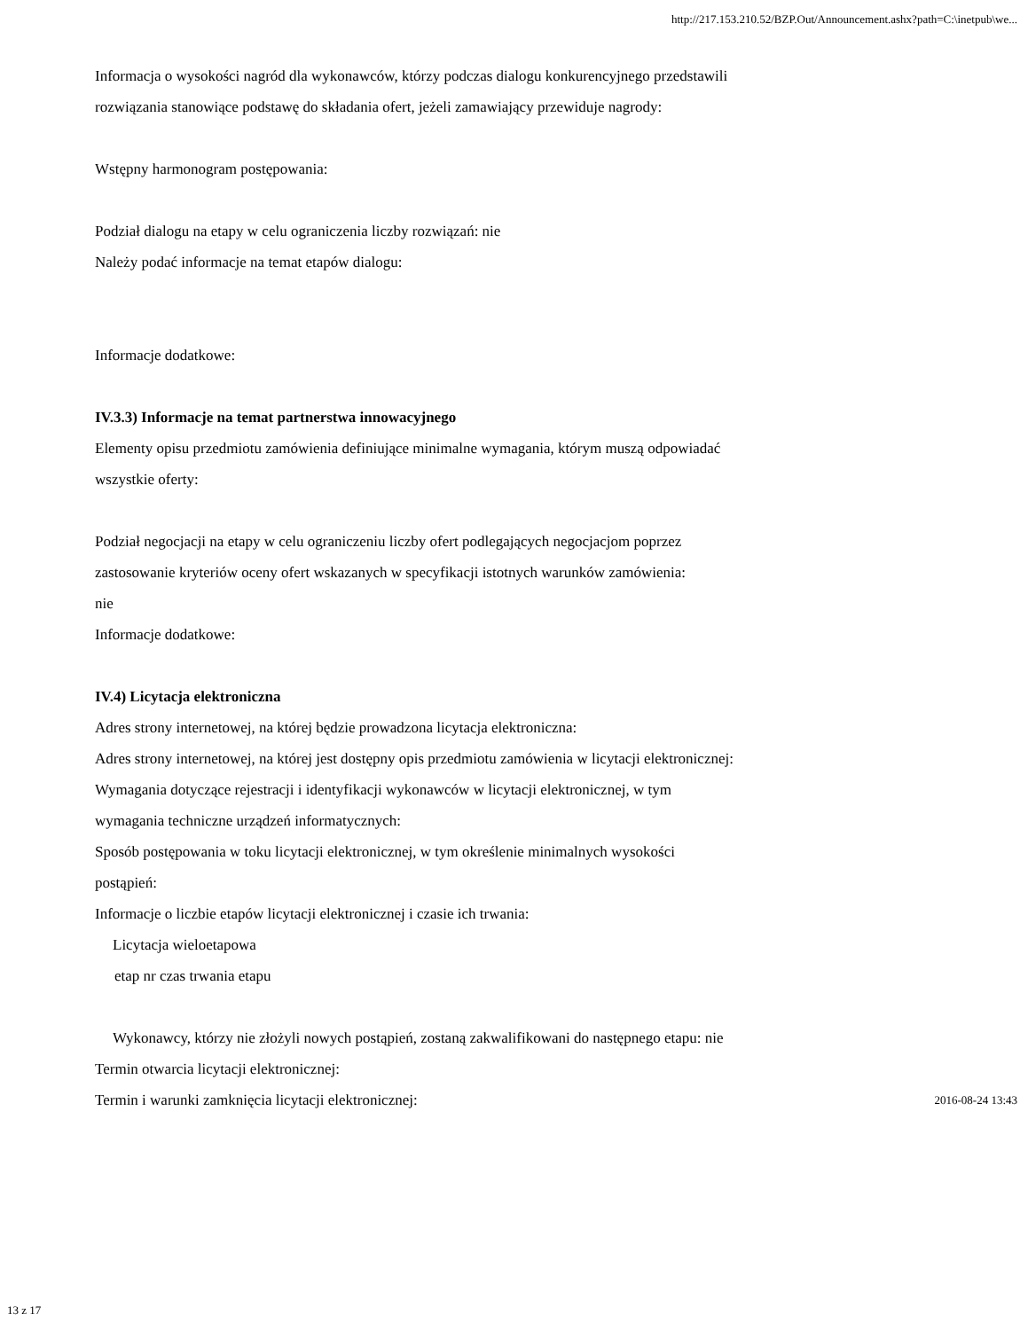http://217.153.210.52/BZP.Out/Announcement.ashx?path=C:\inetpub\we...
Informacja o wysokości nagród dla wykonawców, którzy podczas dialogu konkurencyjnego przedstawili
rozwiązania stanowiące podstawę do składania ofert, jeżeli zamawiający przewiduje nagrody:
Wstępny harmonogram postępowania:
Podział dialogu na etapy w celu ograniczenia liczby rozwiązań: nie
Należy podać informacje na temat etapów dialogu:
Informacje dodatkowe:
IV.3.3) Informacje na temat partnerstwa innowacyjnego
Elementy opisu przedmiotu zamówienia definiujące minimalne wymagania, którym muszą odpowiadać
wszystkie oferty:
Podział negocjacji na etapy w celu ograniczeniu liczby ofert podlegających negocjacjom poprzez
zastosowanie kryteriów oceny ofert wskazanych w specyfikacji istotnych warunków zamówienia:
nie
Informacje dodatkowe:
IV.4) Licytacja elektroniczna
Adres strony internetowej, na której będzie prowadzona licytacja elektroniczna:
Adres strony internetowej, na której jest dostępny opis przedmiotu zamówienia w licytacji elektronicznej:
Wymagania dotyczące rejestracji i identyfikacji wykonawców w licytacji elektronicznej, w tym
wymagania techniczne urządzeń informatycznych:
Sposób postępowania w toku licytacji elektronicznej, w tym określenie minimalnych wysokości
postąpień:
Informacje o liczbie etapów licytacji elektronicznej i czasie ich trwania:
Licytacja wieloetapowa
etap nr czas trwania etapu
Wykonawcy, którzy nie złożyli nowych postąpień, zostaną zakwalifikowani do następnego etapu: nie
Termin otwarcia licytacji elektronicznej:
Termin i warunki zamknięcia licytacji elektronicznej: 2016-08-24 13:43
13 z 17